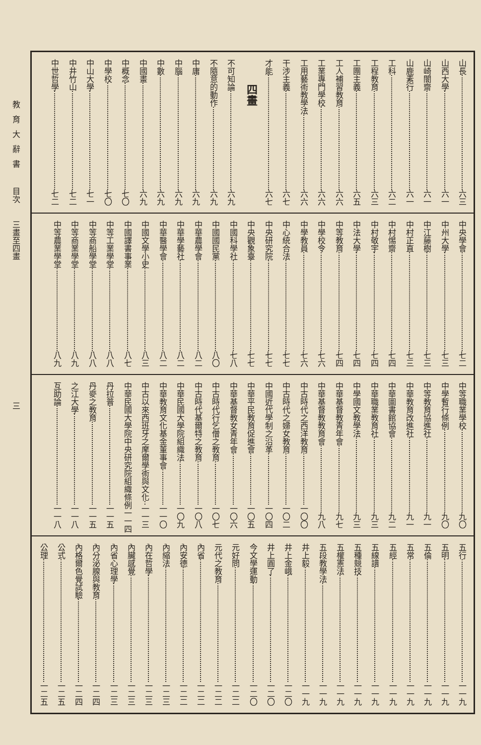山長 六三
山西大學 六一
山崎闇齋 六一
山鹿素行 六一
工科 六二
工程教育 六三
工團主義 六五
工人補習教育 六六
工業專門學校 六六
工用藝術教學法 六六
干涉主義 六七
才能 六七
四畫
不可知論 六九
不隨意的動作 六九
中庸 六九
中腦 六九
中數 六九
中國畫 六九
中概念 七〇
中學校 七〇
中山大學 七一
中井竹山 七二
中世哲學 七二
中央學會 七二
中州大學 七三
中江藤樹 七三
中村正直 七三
中村惕齋 七四
中村敬宇 七四
中法大學 七四
中等教育 七四
中學校令 七六
中學教員 七六
中心統合法 七七
中央研究院 七七
中央觀象臺 七七
中國科學社 七八
中國國民黨 八〇
中華農學會 八二
中華學藝社 八二
中華醫學會 八二
中國文學小史 八三
中國譯書事業 八七
中等工業學堂 八八
中等商船學堂 八八
中等商業學堂 八九
中等農業學堂 八九
中等職業學校 九〇
中學暫行條例 九〇
中等教育協進社 九一
中華教育改進社 九一
中華圖書館協會 九二
中華職業教育社 九三
中學國文教學法 九三
中華基督教青年會 九七
中華基督教教育會 九八
中古時代之西洋教育 一〇〇
中古時代之婦女教育 一〇二
中國近代學制之沿革 一〇四
中華平民教育促進會 一〇五
中華基督教女青年會 一〇六
中古時代行乞僧之教育 一〇七
中古時代基爾特之教育 一〇八
中華民國大學院組織法 一〇九
中華教育文化基金董事會 一一〇
中古以來西班牙之摩爾學術與文化 一一三
中華民國大學院中央研究院組織條例 一一四
丹拉普 一一五
丹麥之教育 一一五
之江大學 一一八
互助論 一一八
五行 一一九
五明 一一九
五倫 一一九
五常 一一九
五經 一一九
五線譜 一一九
五種競技 一一九
五權憲法 一一九
五段教學法 一一九
井上毅 一一九
井上金峨 一二〇
井上圓了 一二〇
今文學運動 一二〇
元好問 一二二
元代之教育 一二二
內省 一二二
內安德 一二二
內縮法 一二三
內在哲學 一二三
內臟感覺 一二三
內省心理學 一二三
內分泌腺與教育 一二四
內格爾色覺試驗 一二四
公式 一二五
公理 一二五
教育大辭書 目次 三畫至四畫 三